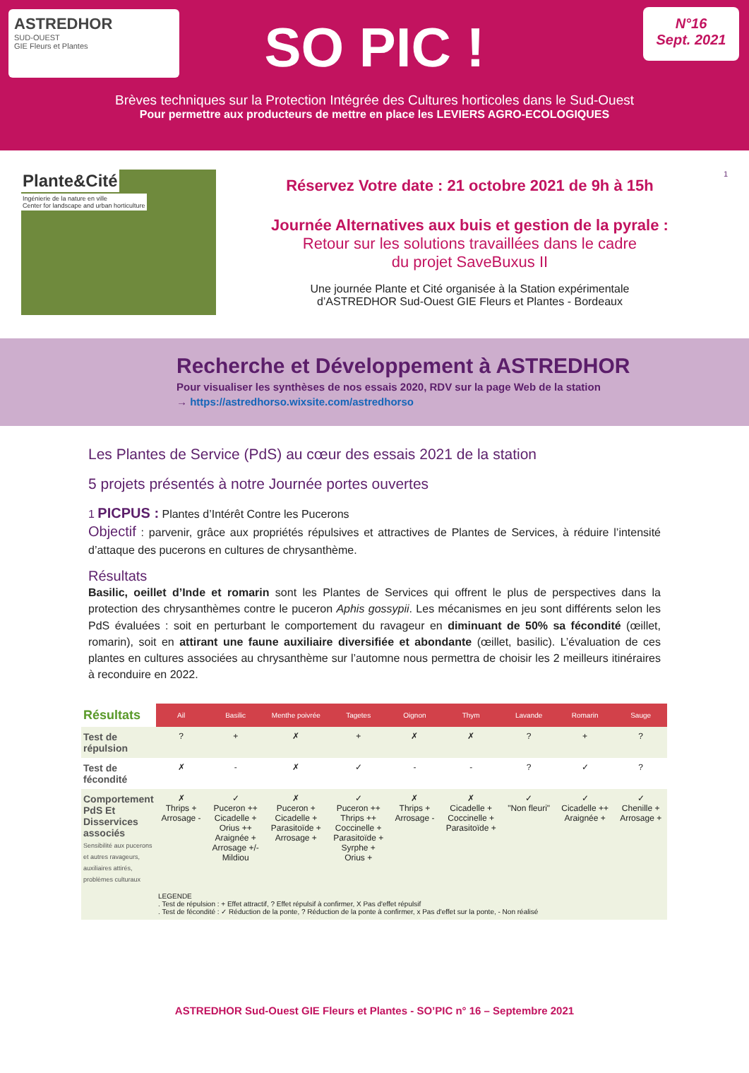ASTREDHOR
SUD-OUEST
GIE Fleurs et Plantes
N°16
Sept. 2021
SO PIC !
Brèves techniques sur la Protection Intégrée des Cultures horticoles dans le Sud-Ouest
Pour permettre aux producteurs de mettre en place les LEVIERS AGRO-ECOLOGIQUES
Plante&Cité
Ingénierie de la nature en ville
Center for landscape and urban horticulture
Réservez Votre date : 21 octobre 2021 de 9h à 15h
Journée Alternatives aux buis et gestion de la pyrale :
Retour sur les solutions travaillées dans le cadre
du projet SaveBuxus II
Une journée Plante et Cité organisée à la Station expérimentale
d’ASTREDHOR Sud-Ouest GIE Fleurs et Plantes - Bordeaux
1
Recherche et Développement à ASTREDHOR
Pour visualiser les synthèses de nos essais 2020, RDV sur la page Web de la station
→ https://astredhorso.wixsite.com/astredhorso
Les Plantes de Service (PdS) au cœur des essais 2021 de la station
5 projets présentés à notre Journée portes ouvertes
1 PICPUS : Plantes d’Intérêt Contre les Pucerons
Objectif : parvenir, grâce aux propriétés répulsives et attractives de Plantes de Services, à réduire l’intensité d’attaque des pucerons en cultures de chrysanthème.
Résultats
Basilic, oeillet d’Inde et romarin sont les Plantes de Services qui offrent le plus de perspectives dans la protection des chrysanthèmes contre le puceron Aphis gossypii. Les mécanismes en jeu sont différents selon les PdS évaluées : soit en perturbant le comportement du ravageur en diminuant de 50% sa fécondité (œillet, romarin), soit en attirant une faune auxiliaire diversifiée et abondante (œillet, basilic). L’évaluation de ces plantes en cultures associées au chrysanthème sur l’automne nous permettra de choisir les 2 meilleurs itinéraires à reconduire en 2022.
| Résultats | Ail | Basilic | Menthe poivrée | Tagetes | Oignon | Thym | Lavande | Romarin | Sauge |
| Test de répulsion | ? | + | ✗ | + | ✗ | ✗ | ? | + | ? |
| Test de fécondité | ✗ | - | ✗ | ✓ | - | - | ? | ✓ | ? |
| Comportement PdS Et Disservices associés Sensibilité aux pucerons et autres ravageurs, auxiliaires attirés, problèmes culturaux | ✗ Thrips + Arrosage - | ✓ Puceron ++ Cicadelle + Orius ++ Araignée + Arrosage +/- Mildiou | ✗ Puceron + Cicadelle + Parasitoïde + Arrosage + | ✓ Puceron ++ Thrips ++ Coccinelle + Parasitoïde + Syrphe + Orius + | ✗ Thrips + Arrosage - | ✗ Cicadelle + Coccinelle + Parasitoïde + | ✓ "Non fleuri" | ✓ Cicadelle ++ Araignée + | ✓ Chenille + Arrosage + |
| | LEGENDE . Test de répulsion : + Effet attractif, ? Effet répulsif à confirmer, X Pas d'effet répulsif . Test de fécondité : ✓ Réduction de la ponte, ? Réduction de la ponte à confirmer, x Pas d'effet sur la ponte, - Non réalisé | | | | | | | | |
ASTREDHOR Sud-Ouest GIE Fleurs et Plantes - SO’PIC n° 16 – Septembre 2021